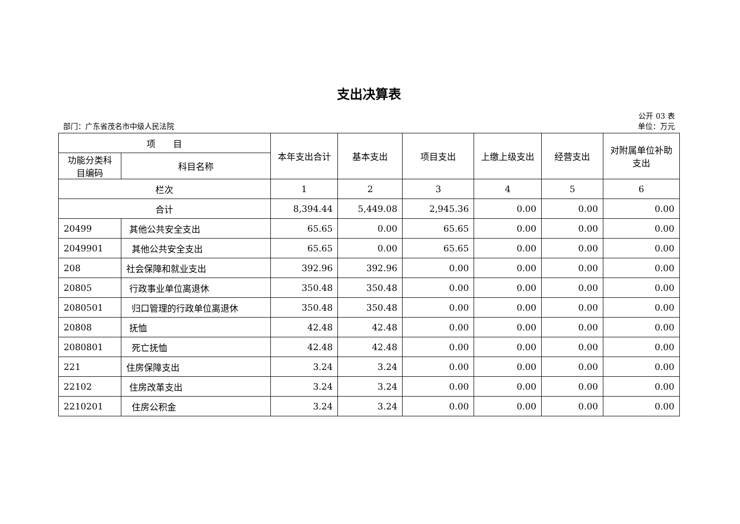支出决算表
公开 03 表
部门：广东省茂名市中级人民法院 单位：万元
| 项 目 | | 本年支出合计 | 基本支出 | 项目支出 | 上缴上级支出 | 经营支出 | 对附属单位补助支出 |
| --- | --- | --- | --- | --- | --- | --- | --- |
| 功能分类科目编码 | 科目名称 | | | | | | |
| 栏次 | | 1 | 2 | 3 | 4 | 5 | 6 |
| 合计 | | 8,394.44 | 5,449.08 | 2,945.36 | 0.00 | 0.00 | 0.00 |
| 20499 | 其他公共安全支出 | 65.65 | 0.00 | 65.65 | 0.00 | 0.00 | 0.00 |
| 2049901 | 其他公共安全支出 | 65.65 | 0.00 | 65.65 | 0.00 | 0.00 | 0.00 |
| 208 | 社会保障和就业支出 | 392.96 | 392.96 | 0.00 | 0.00 | 0.00 | 0.00 |
| 20805 | 行政事业单位离退休 | 350.48 | 350.48 | 0.00 | 0.00 | 0.00 | 0.00 |
| 2080501 | 归口管理的行政单位离退休 | 350.48 | 350.48 | 0.00 | 0.00 | 0.00 | 0.00 |
| 20808 | 抚恤 | 42.48 | 42.48 | 0.00 | 0.00 | 0.00 | 0.00 |
| 2080801 | 死亡抚恤 | 42.48 | 42.48 | 0.00 | 0.00 | 0.00 | 0.00 |
| 221 | 住房保障支出 | 3.24 | 3.24 | 0.00 | 0.00 | 0.00 | 0.00 |
| 22102 | 住房改革支出 | 3.24 | 3.24 | 0.00 | 0.00 | 0.00 | 0.00 |
| 2210201 | 住房公积金 | 3.24 | 3.24 | 0.00 | 0.00 | 0.00 | 0.00 |